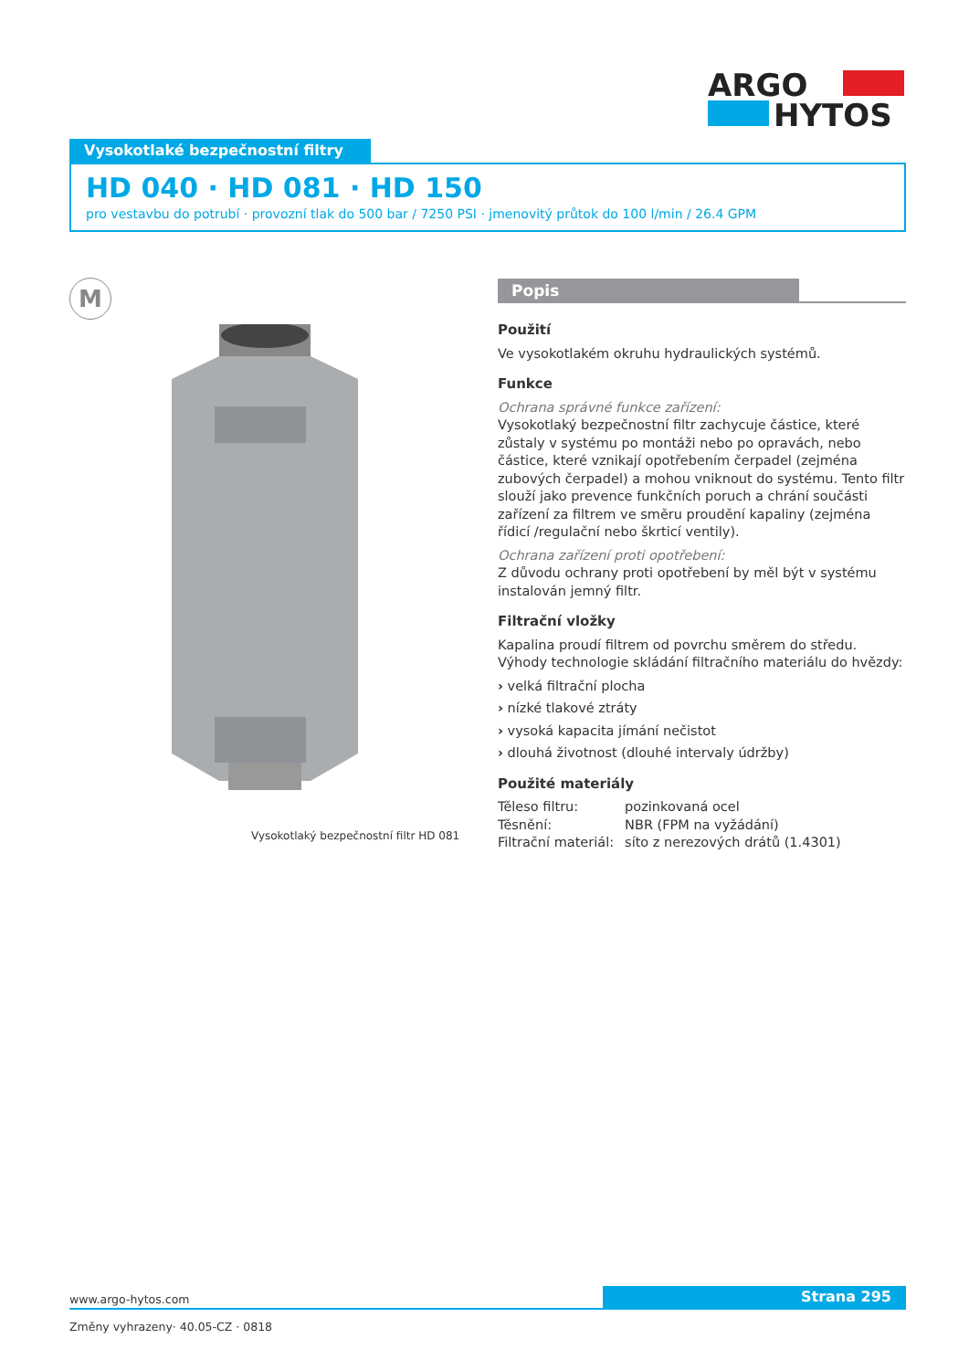ARGO
HYTOS
Vysokotlaké bezpečnostní filtry
HD 040 · HD 081 · HD 150
pro vestavbu do potrubí · provozní tlak do 500 bar / 7250 PSI · jmenovitý průtok do 100 l/min / 26.4 GPM
M
Vysokotlaký bezpečnostní filtr HD 081
Popis
Použití
Ve vysokotlakém okruhu hydraulických systémů.
Funkce
Ochrana správné funkce zařízení:
Vysokotlaký bezpečnostní filtr zachycuje částice, které zůstaly v systému po montáži nebo po opravách, nebo částice, které vznikají opotřebením čerpadel (zejména zubových čerpadel) a mohou vniknout do systému. Tento filtr slouží jako prevence funkčních poruch a chrání součásti zařízení za filtrem ve směru proudění kapaliny (zejména řídicí /regulační nebo škrticí ventily).
Ochrana zařízení proti opotřebení:
Z důvodu ochrany proti opotřebení by měl být v systému instalován jemný filtr.
Filtrační vložky
Kapalina proudí filtrem od povrchu směrem do středu.
Výhody technologie skládání filtračního materiálu do hvězdy:
› velká filtrační plocha
› nízké tlakové ztráty
› vysoká kapacita jímání nečistot
› dlouhá životnost (dlouhé intervaly údržby)
Použité materiály
| Těleso filtru: | pozinkovaná ocel |
| Těsnění: | NBR (FPM na vyžádání) |
| Filtrační materiál: | síto z nerezových drátů (1.4301) |
Strana 295
www.argo-hytos.com
Změny vyhrazeny· 40.05-CZ · 0818